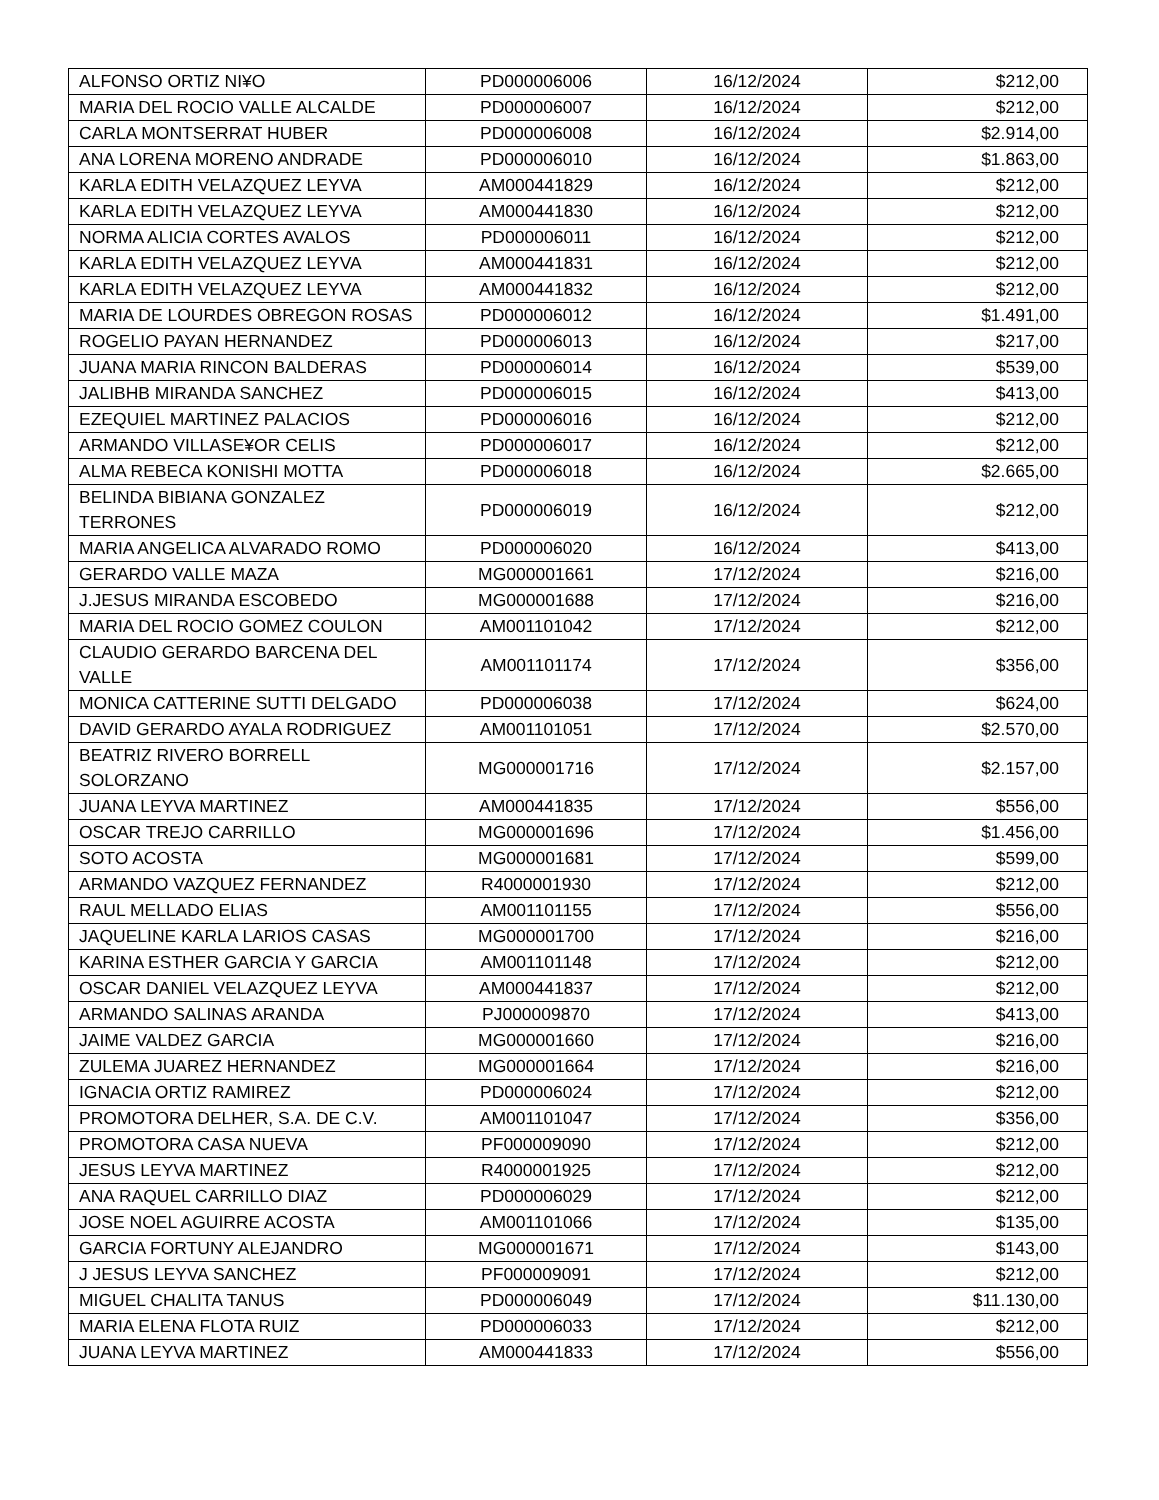| ALFONSO ORTIZ NI¥O | PD000006006 | 16/12/2024 | $212,00 |
| MARIA DEL ROCIO VALLE ALCALDE | PD000006007 | 16/12/2024 | $212,00 |
| CARLA MONTSERRAT HUBER | PD000006008 | 16/12/2024 | $2.914,00 |
| ANA LORENA MORENO ANDRADE | PD000006010 | 16/12/2024 | $1.863,00 |
| KARLA EDITH VELAZQUEZ LEYVA | AM000441829 | 16/12/2024 | $212,00 |
| KARLA EDITH VELAZQUEZ LEYVA | AM000441830 | 16/12/2024 | $212,00 |
| NORMA ALICIA CORTES AVALOS | PD000006011 | 16/12/2024 | $212,00 |
| KARLA EDITH VELAZQUEZ LEYVA | AM000441831 | 16/12/2024 | $212,00 |
| KARLA EDITH VELAZQUEZ LEYVA | AM000441832 | 16/12/2024 | $212,00 |
| MARIA DE LOURDES OBREGON ROSAS | PD000006012 | 16/12/2024 | $1.491,00 |
| ROGELIO PAYAN HERNANDEZ | PD000006013 | 16/12/2024 | $217,00 |
| JUANA MARIA RINCON BALDERAS | PD000006014 | 16/12/2024 | $539,00 |
| JALIBHB MIRANDA SANCHEZ | PD000006015 | 16/12/2024 | $413,00 |
| EZEQUIEL MARTINEZ PALACIOS | PD000006016 | 16/12/2024 | $212,00 |
| ARMANDO VILLASE¥OR CELIS | PD000006017 | 16/12/2024 | $212,00 |
| ALMA REBECA KONISHI MOTTA | PD000006018 | 16/12/2024 | $2.665,00 |
| BELINDA BIBIANA GONZALEZ TERRONES | PD000006019 | 16/12/2024 | $212,00 |
| MARIA ANGELICA ALVARADO ROMO | PD000006020 | 16/12/2024 | $413,00 |
| GERARDO VALLE MAZA | MG000001661 | 17/12/2024 | $216,00 |
| J.JESUS MIRANDA ESCOBEDO | MG000001688 | 17/12/2024 | $216,00 |
| MARIA DEL ROCIO GOMEZ COULON | AM001101042 | 17/12/2024 | $212,00 |
| CLAUDIO GERARDO BARCENA DEL VALLE | AM001101174 | 17/12/2024 | $356,00 |
| MONICA CATTERINE SUTTI DELGADO | PD000006038 | 17/12/2024 | $624,00 |
| DAVID GERARDO AYALA RODRIGUEZ | AM001101051 | 17/12/2024 | $2.570,00 |
| BEATRIZ RIVERO BORRELL SOLORZANO | MG000001716 | 17/12/2024 | $2.157,00 |
| JUANA LEYVA MARTINEZ | AM000441835 | 17/12/2024 | $556,00 |
| OSCAR TREJO CARRILLO | MG000001696 | 17/12/2024 | $1.456,00 |
| SOTO ACOSTA | MG000001681 | 17/12/2024 | $599,00 |
| ARMANDO VAZQUEZ FERNANDEZ | R4000001930 | 17/12/2024 | $212,00 |
| RAUL MELLADO ELIAS | AM001101155 | 17/12/2024 | $556,00 |
| JAQUELINE KARLA LARIOS CASAS | MG000001700 | 17/12/2024 | $216,00 |
| KARINA ESTHER GARCIA Y GARCIA | AM001101148 | 17/12/2024 | $212,00 |
| OSCAR DANIEL VELAZQUEZ LEYVA | AM000441837 | 17/12/2024 | $212,00 |
| ARMANDO SALINAS ARANDA | PJ000009870 | 17/12/2024 | $413,00 |
| JAIME VALDEZ GARCIA | MG000001660 | 17/12/2024 | $216,00 |
| ZULEMA JUAREZ HERNANDEZ | MG000001664 | 17/12/2024 | $216,00 |
| IGNACIA ORTIZ RAMIREZ | PD000006024 | 17/12/2024 | $212,00 |
| PROMOTORA DELHER, S.A. DE C.V. | AM001101047 | 17/12/2024 | $356,00 |
| PROMOTORA CASA NUEVA | PF000009090 | 17/12/2024 | $212,00 |
| JESUS LEYVA MARTINEZ | R4000001925 | 17/12/2024 | $212,00 |
| ANA RAQUEL CARRILLO DIAZ | PD000006029 | 17/12/2024 | $212,00 |
| JOSE NOEL AGUIRRE ACOSTA | AM001101066 | 17/12/2024 | $135,00 |
| GARCIA FORTUNY ALEJANDRO | MG000001671 | 17/12/2024 | $143,00 |
| J JESUS LEYVA SANCHEZ | PF000009091 | 17/12/2024 | $212,00 |
| MIGUEL CHALITA TANUS | PD000006049 | 17/12/2024 | $11.130,00 |
| MARIA ELENA FLOTA RUIZ | PD000006033 | 17/12/2024 | $212,00 |
| JUANA LEYVA MARTINEZ | AM000441833 | 17/12/2024 | $556,00 |